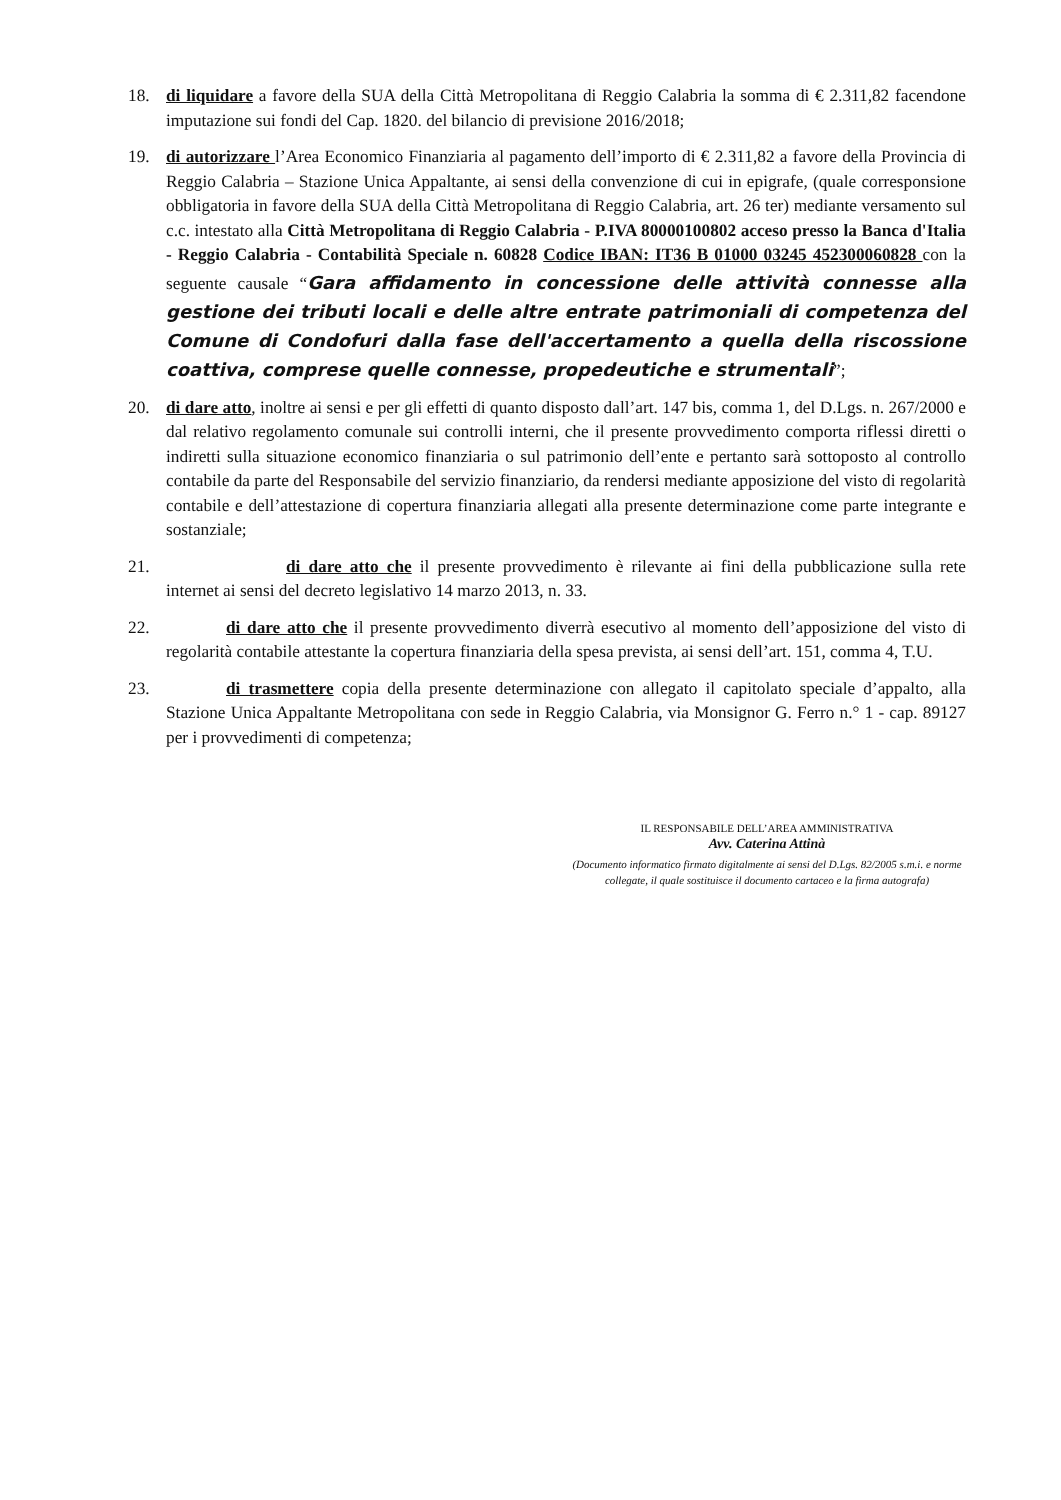18. di liquidare a favore della SUA della Città Metropolitana di Reggio Calabria la somma di € 2.311,82 facendone imputazione sui fondi del Cap. 1820. del bilancio di previsione 2016/2018;
19. di autorizzare l’Area Economico Finanziaria al pagamento dell’importo di € 2.311,82 a favore della Provincia di Reggio Calabria – Stazione Unica Appaltante, ai sensi della convenzione di cui in epigrafe, (quale corresponsione obbligatoria in favore della SUA della Città Metropolitana di Reggio Calabria, art. 26 ter) mediante versamento sul c.c. intestato alla Città Metropolitana di Reggio Calabria - P.IVA 80000100802 acceso presso la Banca d'Italia - Reggio Calabria - Contabilità Speciale n. 60828 Codice IBAN: IT36 B 01000 03245 452300060828 con la seguente causale “Gara affidamento in concessione delle attività connesse alla gestione dei tributi locali e delle altre entrate patrimoniali di competenza del Comune di Condofuri dalla fase dell'accertamento a quella della riscossione coattiva, comprese quelle connesse, propedeutiche e strumentali”;
20. di dare atto, inoltre ai sensi e per gli effetti di quanto disposto dall’art. 147 bis, comma 1, del D.Lgs. n. 267/2000 e dal relativo regolamento comunale sui controlli interni, che il presente provvedimento comporta riflessi diretti o indiretti sulla situazione economico finanziaria o sul patrimonio dell’ente e pertanto sarà sottoposto al controllo contabile da parte del Responsabile del servizio finanziario, da rendersi mediante apposizione del visto di regolarità contabile e dell’attestazione di copertura finanziaria allegati alla presente determinazione come parte integrante e sostanziale;
21. di dare atto che il presente provvedimento è rilevante ai fini della pubblicazione sulla rete internet ai sensi del decreto legislativo 14 marzo 2013, n. 33.
22. di dare atto che il presente provvedimento diverrà esecutivo al momento dell’apposizione del visto di regolarità contabile attestante la copertura finanziaria della spesa prevista, ai sensi dell’art. 151, comma 4, T.U.
23. di trasmettere copia della presente determinazione con allegato il capitolato speciale d’appalto, alla Stazione Unica Appaltante Metropolitana con sede in Reggio Calabria, via Monsignor G. Ferro n.° 1 - cap. 89127 per i provvedimenti di competenza;
IL RESPONSABILE DELL’AREA AMMINISTRATIVA
Avv. Caterina Attinà
(Documento informatico firmato digitalmente ai sensi del D.Lgs. 82/2005 s.m.i. e norme collegate, il quale sostituisce il documento cartaceo e la firma autografa)